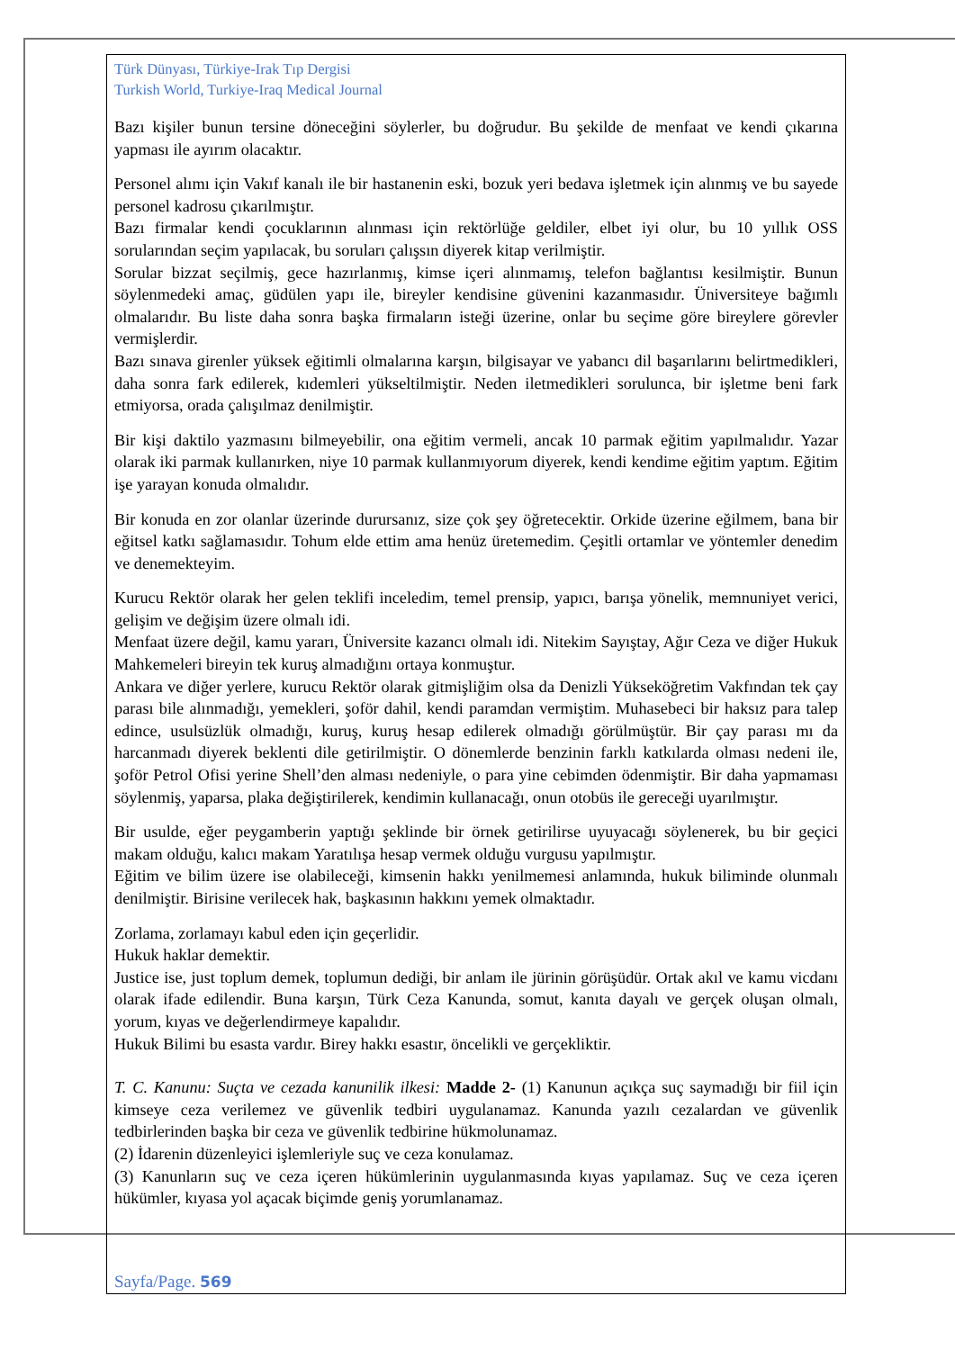Türk Dünyası, Türkiye-Irak Tıp Dergisi
Turkish World, Turkiye-Iraq Medical Journal
Bazı kişiler bunun tersine döneceğini söylerler, bu doğrudur. Bu şekilde de menfaat ve kendi çıkarına yapması ile ayırım olacaktır.
Personel alımı için Vakıf kanalı ile bir hastanenin eski, bozuk yeri bedava işletmek için alınmış ve bu sayede personel kadrosu çıkarılmıştır.
Bazı firmalar kendi çocuklarının alınması için rektörlüğe geldiler, elbet iyi olur, bu 10 yıllık OSS sorularından seçim yapılacak, bu soruları çalışsın diyerek kitap verilmiştir.
Sorular bizzat seçilmiş, gece hazırlanmış, kimse içeri alınmamış, telefon bağlantısı kesilmiştir. Bunun söylenmedeki amaç, güdülen yapı ile, bireyler kendisine güvenini kazanmasıdır. Üniversiteye bağımlı olmalarıdır. Bu liste daha sonra başka firmaların isteği üzerine, onlar bu seçime göre bireylere görevler vermişlerdir.
Bazı sınava girenler yüksek eğitimli olmalarına karşın, bilgisayar ve yabancı dil başarılarını belirtmedikleri, daha sonra fark edilerek, kıdemleri yükseltilmiştir. Neden iletmedikleri sorulunca, bir işletme beni fark etmiyorsa, orada çalışılmaz denilmiştir.
Bir kişi daktilo yazmasını bilmeyebilir, ona eğitim vermeli, ancak 10 parmak eğitim yapılmalıdır. Yazar olarak iki parmak kullanırken, niye 10 parmak kullanmıyorum diyerek, kendi kendime eğitim yaptım. Eğitim işe yarayan konuda olmalıdır.
Bir konuda en zor olanlar üzerinde durursanız, size çok şey öğretecektir. Orkide üzerine eğilmem, bana bir eğitsel katkı sağlamasıdır. Tohum elde ettim ama henüz üretemedim. Çeşitli ortamlar ve yöntemler denedim ve denemekteyim.
Kurucu Rektör olarak her gelen teklifi inceledim, temel prensip, yapıcı, barışa yönelik, memnuniyet verici, gelişim ve değişim üzere olmalı idi.
Menfaat üzere değil, kamu yararı, Üniversite kazancı olmalı idi. Nitekim Sayıştay, Ağır Ceza ve diğer Hukuk Mahkemeleri bireyin tek kuruş almadığını ortaya konmuştur.
Ankara ve diğer yerlere, kurucu Rektör olarak gitmişliğim olsa da Denizli Yükseköğretim Vakfından tek çay parası bile alınmadığı, yemekleri, şoför dahil, kendi paramdan vermiştim. Muhasebeci bir haksız para talep edince, usulsüzlük olmadığı, kuruş, kuruş hesap edilerek olmadığı görülmüştür. Bir çay parası mı da harcanmadı diyerek beklenti dile getirilmiştir. O dönemlerde benzinin farklı katkılarda olması nedeni ile, şoför Petrol Ofisi yerine Shell’den alması nedeniyle, o para yine cebimden ödenmiştir. Bir daha yapmaması söylenmiş, yaparsa, plaka değiştirilerek, kendimin kullanacağı, onun otobüs ile gereceği uyarılmıştır.
Bir usulde, eğer peygamberin yaptığı şeklinde bir örnek getirilirse uyuyacağı söylenerek, bu bir geçici makam olduğu, kalıcı makam Yaratılışa hesap vermek olduğu vurgusu yapılmıştır.
Eğitim ve bilim üzere ise olabileceği, kimsenin hakkı yenilmemesi anlamında, hukuk biliminde olunmalı denilmiştir. Birisine verilecek hak, başkasının hakkını yemek olmaktadır.
Zorlama, zorlamayı kabul eden için geçerlidir.
Hukuk haklar demektir.
Justice ise, just toplum demek, toplumun dediği, bir anlam ile jürinin görüşüdür. Ortak akıl ve kamu vicdanı olarak ifade edilendir. Buna karşın, Türk Ceza Kanunda, somut, kanıta dayalı ve gerçek oluşan olmalı, yorum, kıyas ve değerlendirmeye kapalıdır.
Hukuk Bilimi bu esasta vardır. Birey hakkı esastır, öncelikli ve gerçekliktir.
T. C. Kanunu: Suçta ve cezada kanunilik ilkesi: Madde 2- (1) Kanunun açıkça suç saymadığı bir fiil için kimseye ceza verilemez ve güvenlik tedbiri uygulanamaz. Kanunda yazılı cezalardan ve güvenlik tedbirlerinden başka bir ceza ve güvenlik tedbirine hükmolunamaz.
(2) İdarenin düzenleyici işlemleriyle suç ve ceza konulamaz.
(3) Kanunların suç ve ceza içeren hükümlerinin uygulanmasında kıyas yapılamaz. Suç ve ceza içeren hükümler, kıyasa yol açacak biçimde geniş yorumlanamaz.
Sayfa/Page. 569